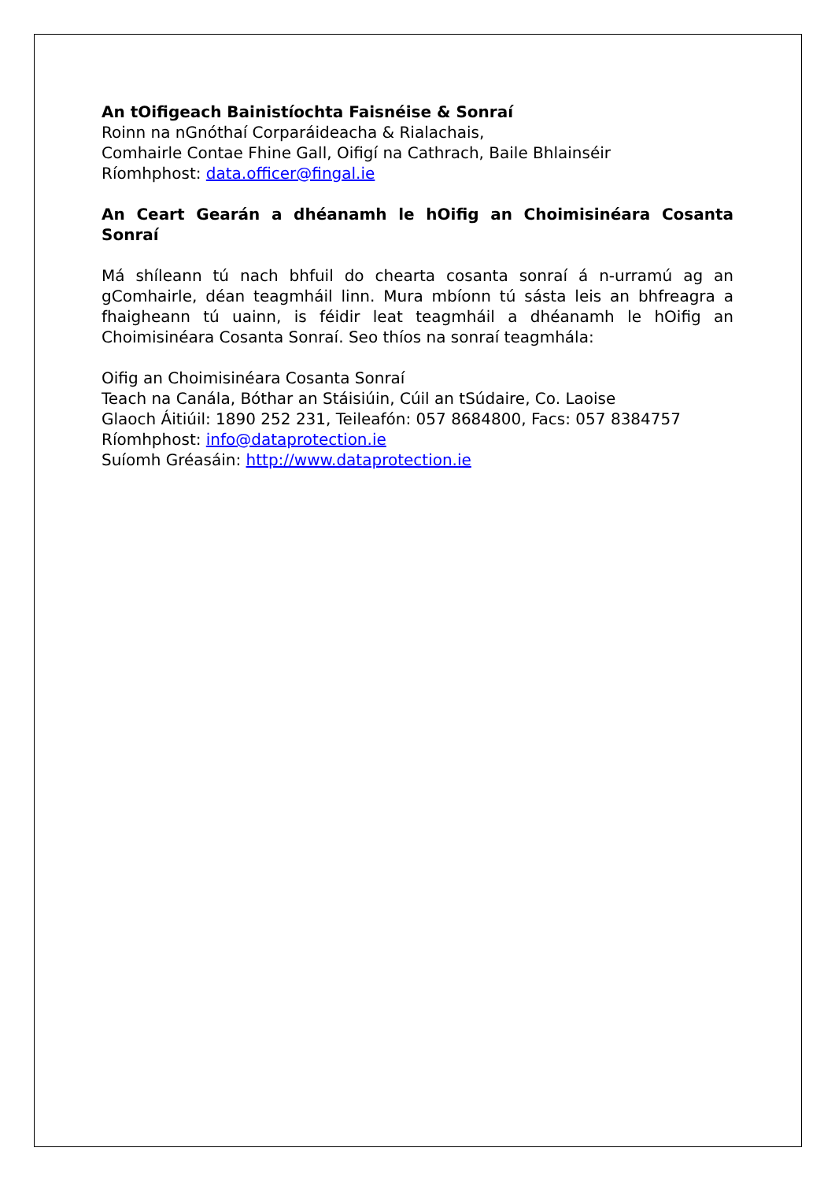An tOifigeach Bainistíochta Faisnéise & Sonraí
Roinn na nGnóthaí Corparáideacha & Rialachais,
Comhairle Contae Fhine Gall, Oifigí na Cathrach, Baile Bhlainséir
Ríomhphost: data.officer@fingal.ie
An Ceart Gearán a dhéanamh le hOifig an Choimisinéara Cosanta Sonraí
Má shíleann tú nach bhfuil do chearta cosanta sonraí á n-urramú ag an gComhairle, déan teagmháil linn. Mura mbíonn tú sásta leis an bhfreagra a fhaigheann tú uainn, is féidir leat teagmháil a dhéanamh le hOifig an Choimisinéara Cosanta Sonraí. Seo thíos na sonraí teagmhála:
Oifig an Choimisinéara Cosanta Sonraí
Teach na Canála, Bóthar an Stáisiúin, Cúil an tSúdaire, Co. Laoise
Glaoch Áitiúil: 1890 252 231, Teileafón: 057 8684800, Facs: 057 8384757
Ríomhphost: info@dataprotection.ie
Suíomh Gréasáin: http://www.dataprotection.ie